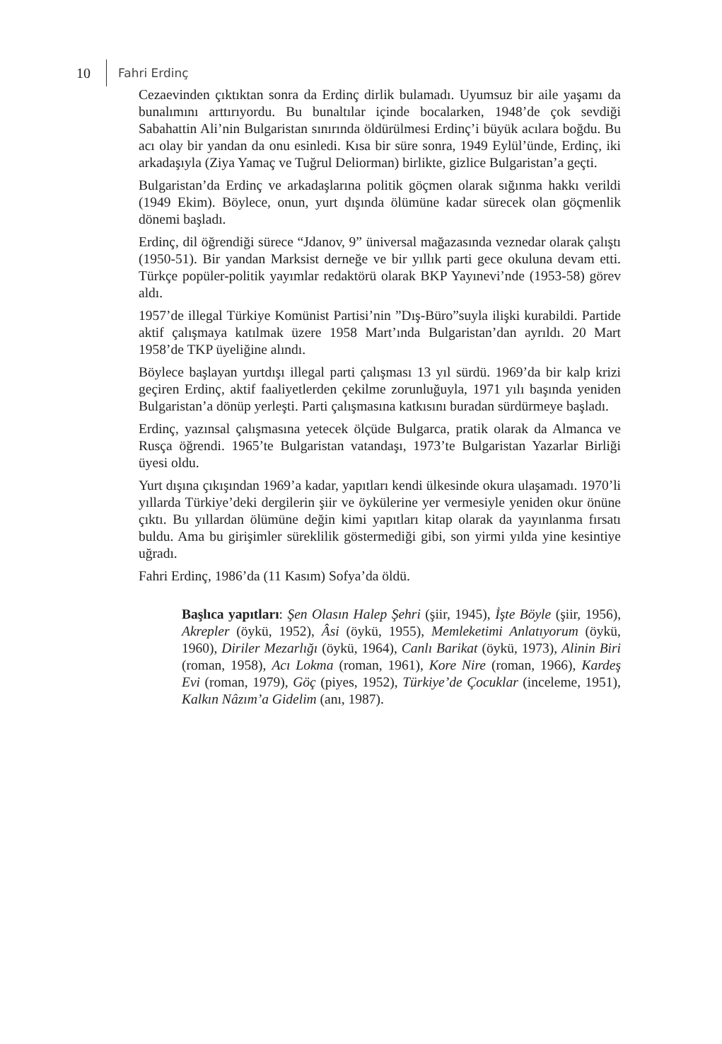10 Fahri Erdinç
Cezaevinden çıktıktan sonra da Erdinç dirlik bulamadı. Uyumsuz bir aile yaşamı da bunalımını arttırıyordu. Bu bunaltılar içinde bocalarken, 1948’de çok sevdiği Sabahattin Ali’nin Bulgaristan sınırında öldürülmesi Erdinç’i büyük acılara boğdu. Bu acı olay bir yandan da onu esinledi. Kısa bir süre sonra, 1949 Eylül’ünde, Erdinç, iki arkadaşıyla (Ziya Yamaç ve Tuğrul Deliorman) birlikte, gizlice Bulgaristan’a geçti.
Bulgaristan’da Erdinç ve arkadaşlarına politik göçmen olarak sığınma hakkı verildi (1949 Ekim). Böylece, onun, yurt dışında ölümüne kadar sürecek olan göçmenlik dönemi başladı.
Erdinç, dil öğrendiği sürece “Jdanov, 9” üniversal mağazasında veznedar olarak çalıştı (1950-51). Bir yandan Marksist derneğe ve bir yıllık parti gece okuluna devam etti. Türkçe popüler-politik yayımlar redaktörü olarak BKP Yayınevi’nde (1953-58) görev aldı.
1957’de illegal Türkiye Komünist Partisi’nin ”Dış-Büro”suyla ilişki kurabildi. Partide aktif çalışmaya katılmak üzere 1958 Mart’ında Bulgaristan’dan ayrıldı. 20 Mart 1958’de TKP üyeliğine alındı.
Böylece başlayan yurtdışı illegal parti çalışması 13 yıl sürdü. 1969’da bir kalp krizi geçiren Erdinç, aktif faaliyetlerden çekilme zorunluğuyla, 1971 yılı başında yeniden Bulgaristan’a dönüp yerleşti. Parti çalışmasına katkısını buradan sürdürmeye başladı.
Erdinç, yazınsal çalışmasına yetecek ölçüde Bulgarca, pratik olarak da Almanca ve Rusça öğrendi. 1965’te Bulgaristan vatandaşı, 1973’te Bulgaristan Yazarlar Birliği üyesi oldu.
Yurt dışına çıkışından 1969’a kadar, yapıtları kendi ülkesinde okura ulaşamadı. 1970’li yıllarda Türkiye’deki dergilerin şiir ve öykülerine yer vermesiyle yeniden okur önüne çıktı. Bu yıllardan ölümüne değin kimi yapıtları kitap olarak da yayınlanma fırsatı buldu. Ama bu girişimler süreklilik göstermediği gibi, son yirmi yılda yine kesintiye uğradı.
Fahri Erdinç, 1986’da (11 Kasım) Sofya’da öldü.
Başlıca yapıtları: Şen Olasın Halep Şehri (şiir, 1945), İşte Böyle (şiir, 1956), Akrepler (öykü, 1952), Âsi (öykü, 1955), Memleketimi Anlatıyorum (öykü, 1960), Diriler Mezarlığı (öykü, 1964), Canlı Barikat (öykü, 1973), Alinin Biri (roman, 1958), Acı Lokma (roman, 1961), Kore Nire (roman, 1966), Kardeş Evi (roman, 1979), Göç (piyes, 1952), Türkiye’de Çocuklar (inceleme, 1951), Kalkın Nâzım’a Gidelim (anı, 1987).